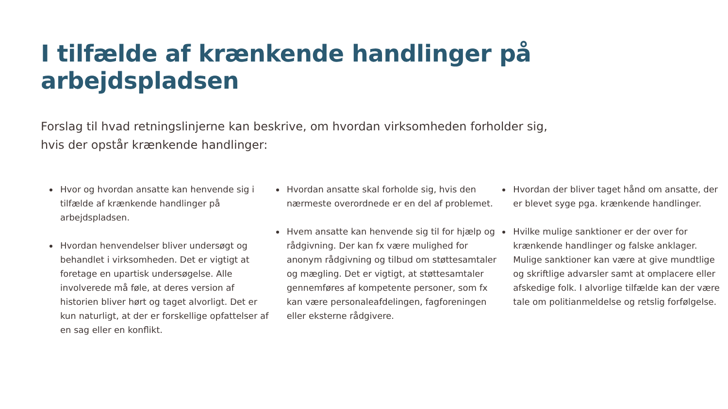I tilfælde af krænkende handlinger på arbejdspladsen
Forslag til hvad retningslinjerne kan beskrive, om hvordan virksomheden forholder sig,
hvis der opstår krænkende handlinger:
Hvor og hvordan ansatte kan henvende sig i tilfælde af krænkende handlinger på arbejdspladsen.
Hvordan henvendelser bliver undersøgt og behandlet i virksomheden. Det er vigtigt at foretage en upartisk undersøgelse. Alle involverede må føle, at deres version af historien bliver hørt og taget alvorligt. Det er kun naturligt, at der er forskellige opfattelser af en sag eller en konflikt.
Hvordan ansatte skal forholde sig, hvis den nærmeste overordnede er en del af problemet.
Hvem ansatte kan henvende sig til for hjælp og rådgivning. Der kan fx være mulighed for anonym rådgivning og tilbud om støttesamtaler og mægling. Det er vigtigt, at støttesamtaler gennemføres af kompetente personer, som fx kan være personaleafdelingen, fagforeningen eller eksterne rådgivere.
Hvordan der bliver taget hånd om ansatte, der er blevet syge pga. krænkende handlinger.
Hvilke mulige sanktioner er der over for krænkende handlinger og falske anklager. Mulige sanktioner kan være at give mundtlige og skriftlige advarsler samt at omplacere eller afskedige folk. I alvorlige tilfælde kan der være tale om politianmeldelse og retslig forfølgelse.